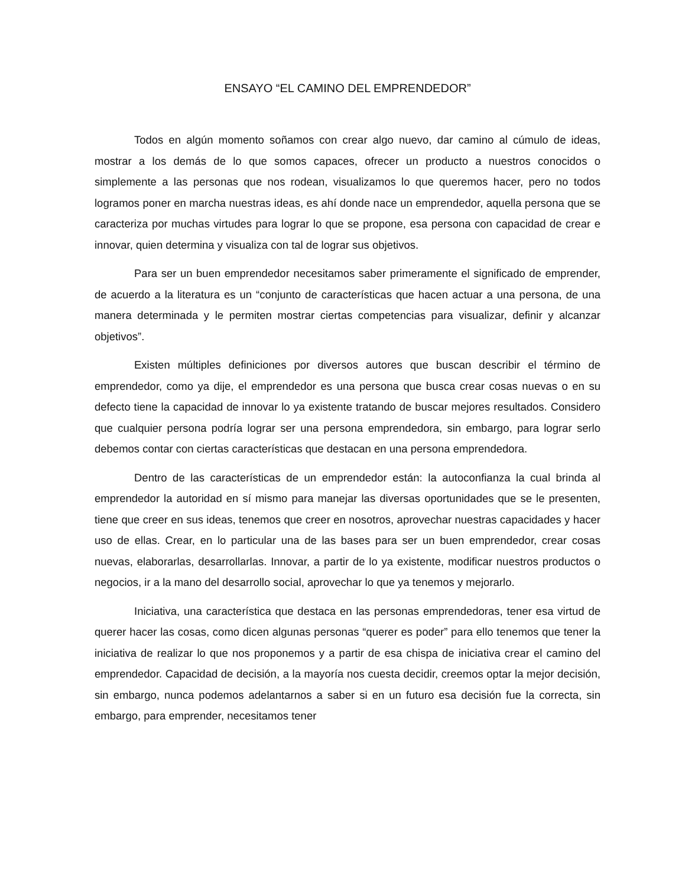ENSAYO “EL CAMINO DEL EMPRENDEDOR”
Todos en algún momento soñamos con crear algo nuevo, dar camino al cúmulo de ideas, mostrar a los demás de lo que somos capaces, ofrecer un producto a nuestros conocidos o simplemente a las personas que nos rodean, visualizamos lo que queremos hacer, pero no todos logramos poner en marcha nuestras ideas, es ahí donde nace un emprendedor, aquella persona que se caracteriza por muchas virtudes para lograr lo que se propone, esa persona con capacidad de crear e innovar, quien determina y visualiza con tal de lograr sus objetivos.
Para ser un buen emprendedor necesitamos saber primeramente el significado de emprender, de acuerdo a la literatura es un “conjunto de características que hacen actuar a una persona, de una manera determinada y le permiten mostrar ciertas competencias para visualizar, definir y alcanzar objetivos”.
Existen múltiples definiciones por diversos autores que buscan describir el término de emprendedor, como ya dije, el emprendedor es una persona que busca crear cosas nuevas o en su defecto tiene la capacidad de innovar lo ya existente tratando de buscar mejores resultados. Considero que cualquier persona podría lograr ser una persona emprendedora, sin embargo, para lograr serlo debemos contar con ciertas características que destacan en una persona emprendedora.
Dentro de las características de un emprendedor están: la autoconfianza la cual brinda al emprendedor la autoridad en sí mismo para manejar las diversas oportunidades que se le presenten, tiene que creer en sus ideas, tenemos que creer en nosotros, aprovechar nuestras capacidades y hacer uso de ellas. Crear, en lo particular una de las bases para ser un buen emprendedor, crear cosas nuevas, elaborarlas, desarrollarlas. Innovar, a partir de lo ya existente, modificar nuestros productos o negocios, ir a la mano del desarrollo social, aprovechar lo que ya tenemos y mejorarlo.
Iniciativa, una característica que destaca en las personas emprendedoras, tener esa virtud de querer hacer las cosas, como dicen algunas personas “querer es poder” para ello tenemos que tener la iniciativa de realizar lo que nos proponemos y a partir de esa chispa de iniciativa crear el camino del emprendedor. Capacidad de decisión, a la mayoría nos cuesta decidir, creemos optar la mejor decisión, sin embargo, nunca podemos adelantarnos a saber si en un futuro esa decisión fue la correcta, sin embargo, para emprender, necesitamos tener